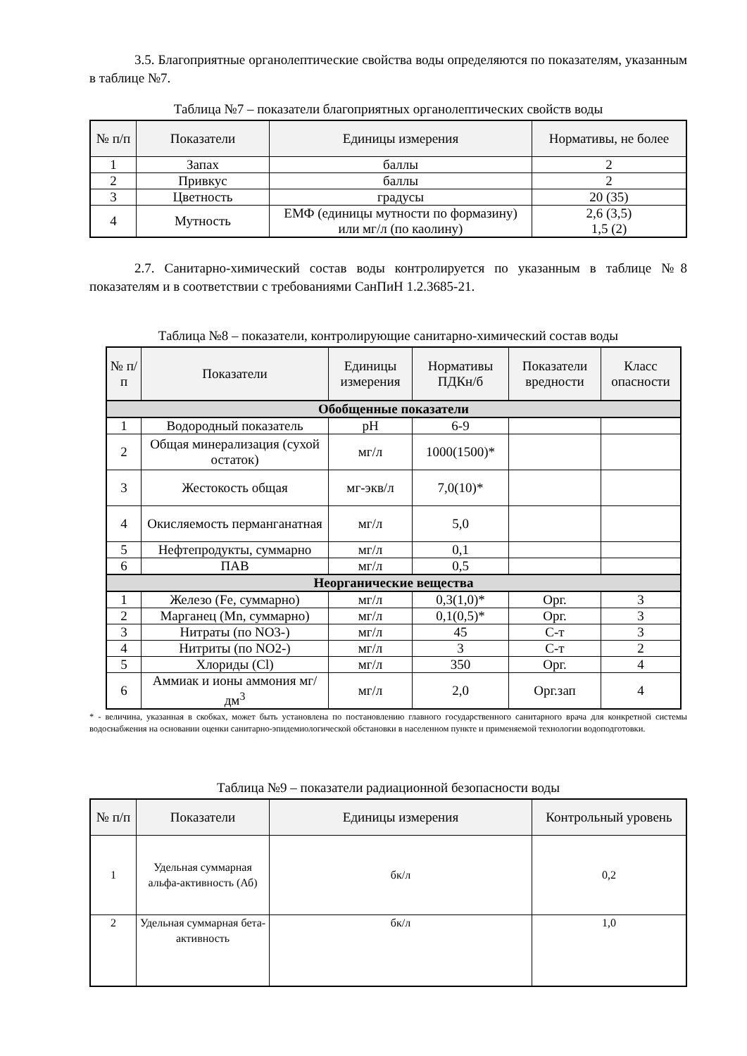3.5. Благоприятные органолептические свойства воды определяются по показателям, указанным в таблице №7.
Таблица №7 – показатели благоприятных органолептических свойств воды
| № п/п | Показатели | Единицы измерения | Нормативы, не более |
| --- | --- | --- | --- |
| 1 | Запах | баллы | 2 |
| 2 | Привкус | баллы | 2 |
| 3 | Цветность | градусы | 20 (35) |
| 4 | Мутность | ЕМФ (единицы мутности по формазину) или мг/л (по каолину) | 2,6 (3,5) 1,5 (2) |
2.7. Санитарно-химический состав воды контролируется по указанным в таблице №8 показателям и в соответствии с требованиями СанПиН 1.2.3685-21.
Таблица №8 – показатели, контролирующие санитарно-химический состав воды
| № п/ п | Показатели | Единицы измерения | Нормативы ПДКн/б | Показатели вредности | Класс опасности |
| --- | --- | --- | --- | --- | --- |
| Обобщенные показатели | | | | | |
| 1 | Водородный показатель | pH | 6-9 | | |
| 2 | Общая минерализация (сухой остаток) | мг/л | 1000(1500)* | | |
| 3 | Жестокость общая | мг-экв/л | 7,0(10)* | | |
| 4 | Окисляемость перманганатная | мг/л | 5,0 | | |
| 5 | Нефтепродукты, суммарно | мг/л | 0,1 | | |
| 6 | ПАВ | мг/л | 0,5 | | |
| Неорганические вещества | | | | | |
| 1 | Железо (Fe, суммарно) | мг/л | 0,3(1,0)* | Орг. | 3 |
| 2 | Марганец (Mn, суммарно) | мг/л | 0,1(0,5)* | Орг. | 3 |
| 3 | Нитраты (по NO3-) | мг/л | 45 | С-т | 3 |
| 4 | Нитриты (по NO2-) | мг/л | 3 | С-т | 2 |
| 5 | Хлориды (Cl) | мг/л | 350 | Орг. | 4 |
| 6 | Аммиак и ионы аммония мг/дм<sup>3</sup> | мг/л | 2,0 | Орг.зап | 4 |
* - величина, указанная в скобках, может быть установлена по постановлению главного государственного санитарного врача для конкретной системы водоснабжения на основании оценки санитарно-эпидемиологической обстановки в населенном пункте и применяемой технологии водоподготовки.
Таблица №9 – показатели радиационной безопасности воды
| № п/п | Показатели | Единицы измерения | Контрольный уровень |
| --- | --- | --- | --- |
| 1 | Удельная суммарная альфа-активность (Аб) | бк/л | 0,2 |
| 2 | Удельная суммарная бета-активность | бк/л | 1,0 |